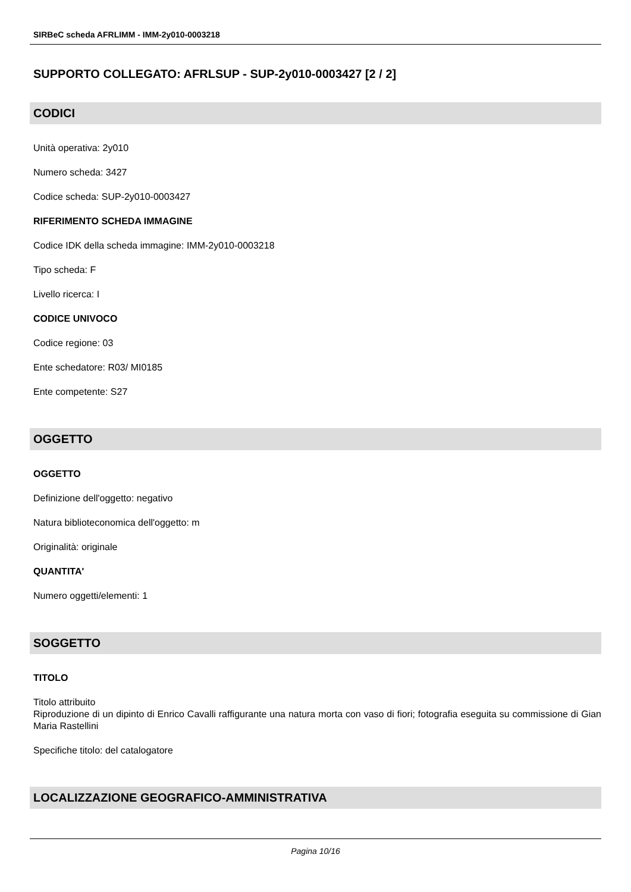SIRBeC scheda AFRLIMM - IMM-2y010-0003218
SUPPORTO COLLEGATO: AFRLSUP - SUP-2y010-0003427 [2 / 2]
CODICI
Unità operativa: 2y010
Numero scheda: 3427
Codice scheda: SUP-2y010-0003427
RIFERIMENTO SCHEDA IMMAGINE
Codice IDK della scheda immagine: IMM-2y010-0003218
Tipo scheda: F
Livello ricerca: I
CODICE UNIVOCO
Codice regione: 03
Ente schedatore: R03/ MI0185
Ente competente: S27
OGGETTO
OGGETTO
Definizione dell'oggetto: negativo
Natura biblioteconomica dell'oggetto: m
Originalità: originale
QUANTITA'
Numero oggetti/elementi: 1
SOGGETTO
TITOLO
Titolo attribuito
Riproduzione di un dipinto di Enrico Cavalli raffigurante una natura morta con vaso di fiori; fotografia eseguita su commissione di Gian Maria Rastellini
Specifiche titolo: del catalogatore
LOCALIZZAZIONE GEOGRAFICO-AMMINISTRATIVA
Pagina 10/16